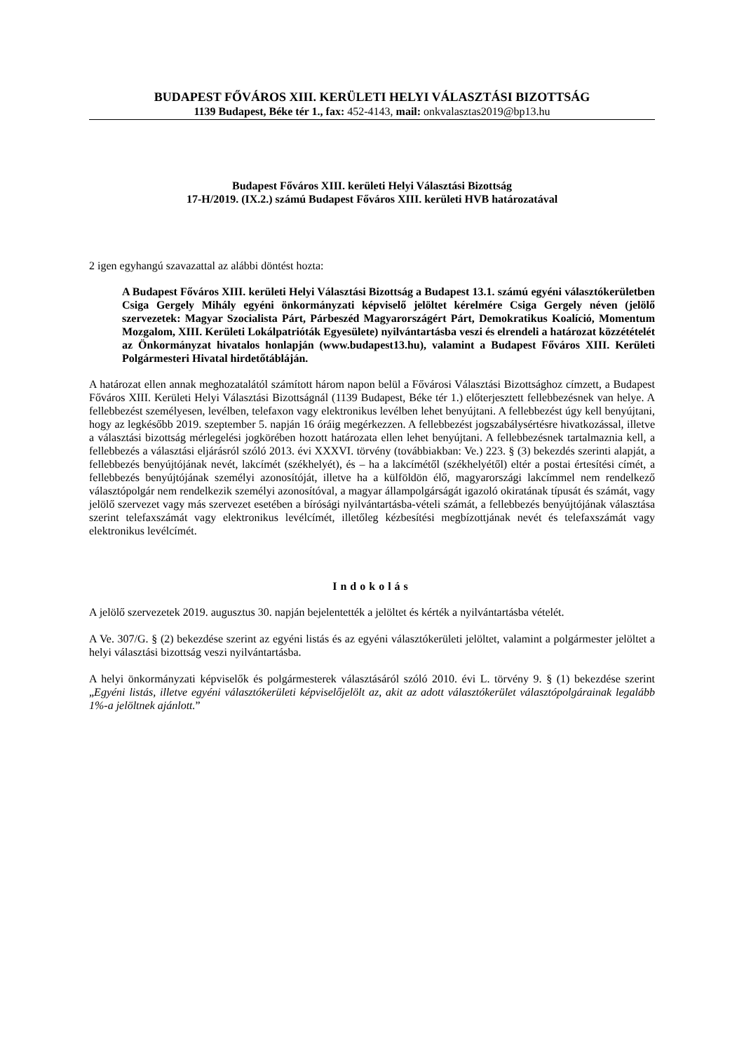BUDAPEST FŐVÁROS XIII. KERÜLETI HELYI VÁLASZTÁSI BIZOTTSÁG
1139 Budapest, Béke tér 1., fax: 452-4143, mail: onkvalasztas2019@bp13.hu
Budapest Főváros XIII. kerületi Helyi Választási Bizottság
17-H/2019. (IX.2.) számú Budapest Főváros XIII. kerületi HVB határozatával
2 igen egyhangú szavazattal az alábbi döntést hozta:
A Budapest Főváros XIII. kerületi Helyi Választási Bizottság a Budapest 13.1. számú egyéni választókerületben Csiga Gergely Mihály egyéni önkormányzati képviselő jelöltet kérelmére Csiga Gergely néven (jelölő szervezetek: Magyar Szocialista Párt, Párbeszéd Magyarországért Párt, Demokratikus Koalíció, Momentum Mozgalom, XIII. Kerületi Lokálpatrióták Egyesülete) nyilvántartásba veszi és elrendeli a határozat közzétételét az Önkormányzat hivatalos honlapján (www.budapest13.hu), valamint a Budapest Főváros XIII. Kerületi Polgármesteri Hivatal hirdetőtábláján.
A határozat ellen annak meghozatalától számított három napon belül a Fővárosi Választási Bizottsághoz címzett, a Budapest Főváros XIII. Kerületi Helyi Választási Bizottságnál (1139 Budapest, Béke tér 1.) előterjesztett fellebbezésnek van helye. A fellebbezést személyesen, levélben, telefaxon vagy elektronikus levélben lehet benyújtani. A fellebbezést úgy kell benyújtani, hogy az legkésőbb 2019. szeptember 5. napján 16 óráig megérkezzen. A fellebbezést jogszabálysértésre hivatkozással, illetve a választási bizottság mérlegelési jogkörében hozott határozata ellen lehet benyújtani. A fellebbezésnek tartalmaznia kell, a fellebbezés a választási eljárásról szóló 2013. évi XXXVI. törvény (továbbiakban: Ve.) 223. § (3) bekezdés szerinti alapját, a fellebbezés benyújtójának nevét, lakcímét (székhelyét), és – ha a lakcímétől (székhelyétől) eltér a postai értesítési címét, a fellebbezés benyújtójának személyi azonosítóját, illetve ha a külföldön élő, magyarországi lakcímmel nem rendelkező választópolgár nem rendelkezik személyi azonosítóval, a magyar állampolgárságát igazoló okiratának típusát és számát, vagy jelölő szervezet vagy más szervezet esetében a bírósági nyilvántartásba-vételi számát, a fellebbezés benyújtójának választása szerint telefaxszámát vagy elektronikus levélcímét, illetőleg kézbesítési megbízottjának nevét és telefaxszámát vagy elektronikus levélcímét.
Indokolás
A jelölő szervezetek 2019. augusztus 30. napján bejelentették a jelöltet és kérték a nyilvántartásba vételét.
A Ve. 307/G. § (2) bekezdése szerint az egyéni listás és az egyéni választókerületi jelöltet, valamint a polgármester jelöltet a helyi választási bizottság veszi nyilvántartásba.
A helyi önkormányzati képviselők és polgármesterek választásáról szóló 2010. évi L. törvény 9. § (1) bekezdése szerint „Egyéni listás, illetve egyéni választókerületi képviselőjelölt az, akit az adott választókerület választópolgárainak legalább 1%-a jelöltnek ajánlott.”